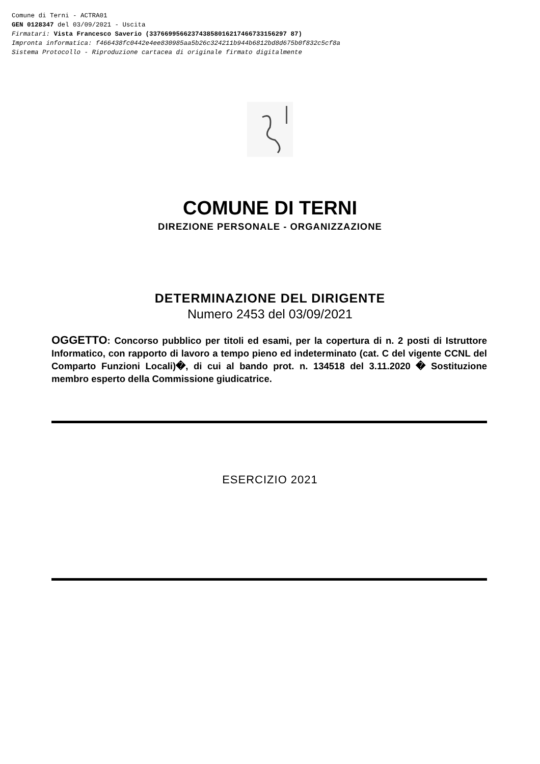Comune di Terni - ACTRA01
GEN 0128347 del 03/09/2021 - Uscita
Firmatari: Vista Francesco Saverio (337669956623743858016217466733156297 87)
Impronta informatica: f466438fc0442e4ee830985aa5b26c324211b944b6812bd8d675b0f832c5cf8a
Sistema Protocollo - Riproduzione cartacea di originale firmato digitalmente
COMUNE DI TERNI
DIREZIONE PERSONALE - ORGANIZZAZIONE
DETERMINAZIONE DEL DIRIGENTE
Numero 2453 del 03/09/2021
OGGETTO: Concorso pubblico per titoli ed esami, per la copertura di n. 2 posti di Istruttore Informatico, con rapporto di lavoro a tempo pieno ed indeterminato (cat. C del vigente CCNL del Comparto Funzioni Locali)�, di cui al bando prot. n. 134518 del 3.11.2020 � Sostituzione membro esperto della Commissione giudicatrice.
ESERCIZIO 2021